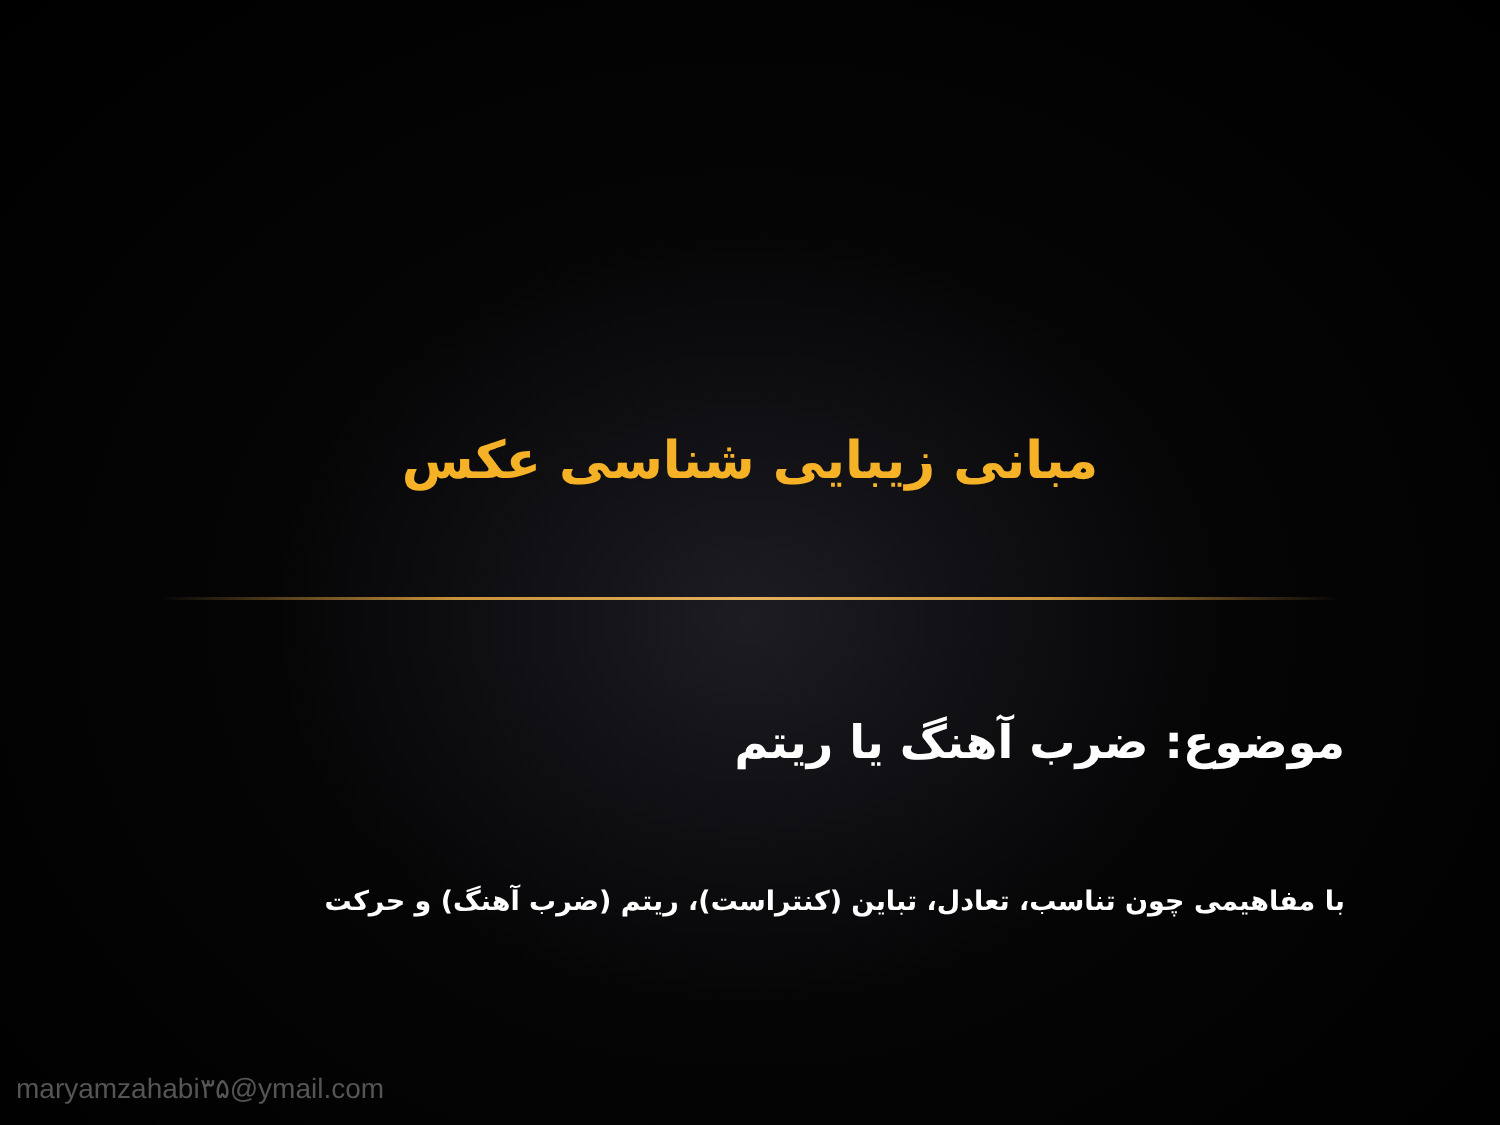مبانی زیبایی شناسی عکس
موضوع: ضرب آهنگ یا ریتم
با مفاهیمی چون تناسب، تعادل، تباین (کنتراست)، ریتم (ضرب آهنگ) و حرکت
maryamzahabi۳۵@ymail.com